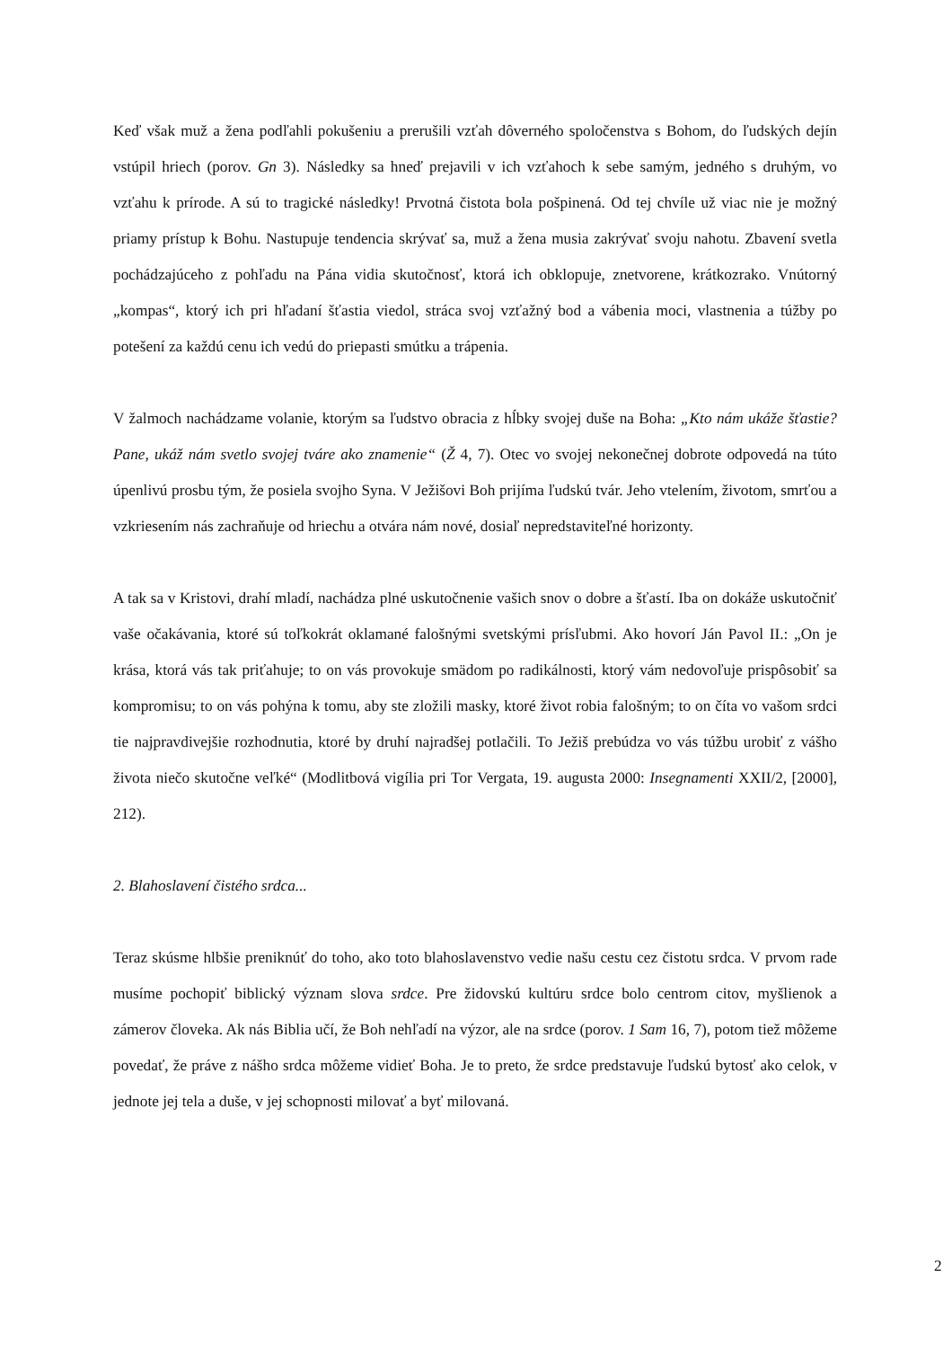Keď však muž a žena podľahli pokušeniu a prerušili vzťah dôverného spoločenstva s Bohom, do ľudských dejín vstúpil hriech (porov. Gn 3). Následky sa hneď prejavili v ich vzťahoch k sebe samým, jedného s druhým, vo vzťahu k prírode. A sú to tragické následky! Prvotná čistota bola pošpinená. Od tej chvíle už viac nie je možný priamy prístup k Bohu. Nastupuje tendencia skrývať sa, muž a žena musia zakrývať svoju nahotu. Zbavení svetla pochádzajúceho z pohľadu na Pána vidia skutočnosť, ktorá ich obklopuje, znetvorene, krátkozrako. Vnútorný „kompas“, ktorý ich pri hľadaní šťastia viedol, stráca svoj vzťažný bod a vábenia moci, vlastnenia a túžby po potešení za každú cenu ich vedú do priepasti smútku a trápenia.
V žalmoch nachádzame volanie, ktorým sa ľudstvo obracia z hĺbky svojej duše na Boha: „Kto nám ukáže šťastie? Pane, ukáž nám svetlo svojej tváre ako znamenie“ (Ž 4, 7). Otec vo svojej nekonečnej dobrote odpovedá na túto úpenlivú prosbu tým, že posiela svojho Syna. V Ježišovi Boh prijíma ľudskú tvár. Jeho vtelením, životom, smrťou a vzkriesením nás zachraňuje od hriechu a otvára nám nové, dosiaľ nepredstaviteľné horizonty.
A tak sa v Kristovi, drahí mladí, nachádza plné uskutočnenie vašich snov o dobre a šťastí. Iba on dokáže uskutočniť vaše očakávania, ktoré sú toľkokrát oklamané falošnými svetskými prísľubmi. Ako hovorí Ján Pavol II.: „On je krása, ktorá vás tak priťahuje; to on vás provokuje smädom po radikálnosti, ktorý vám nedovoľuje prispôsobiť sa kompromisu; to on vás pohýna k tomu, aby ste zložili masky, ktoré život robia falošným; to on číta vo vašom srdci tie najpravdivejšie rozhodnutia, ktoré by druhí najradšej potlačili. To Ježiš prebúdza vo vás túžbu urobiť z vášho života niečo skutočne veľké“ (Modlitbová vigília pri Tor Vergata, 19. augusta 2000: Insegnamenti XXII/2, [2000], 212).
2. Blahoslavení čistého srdca...
Teraz skúsme hlbšie preniknúť do toho, ako toto blahoslavenstvo vedie našu cestu cez čistotu srdca. V prvom rade musíme pochopiť biblický význam slova srdce. Pre židovskú kultúru srdce bolo centrom citov, myšlienok a zámerov človeka. Ak nás Biblia učí, že Boh nehľadí na výzor, ale na srdce (porov. 1 Sam 16, 7), potom tiež môžeme povedať, že práve z nášho srdca môžeme vidieť Boha. Je to preto, že srdce predstavuje ľudskú bytosť ako celok, v jednote jej tela a duše, v jej schopnosti milovať a byť milovaná.
2